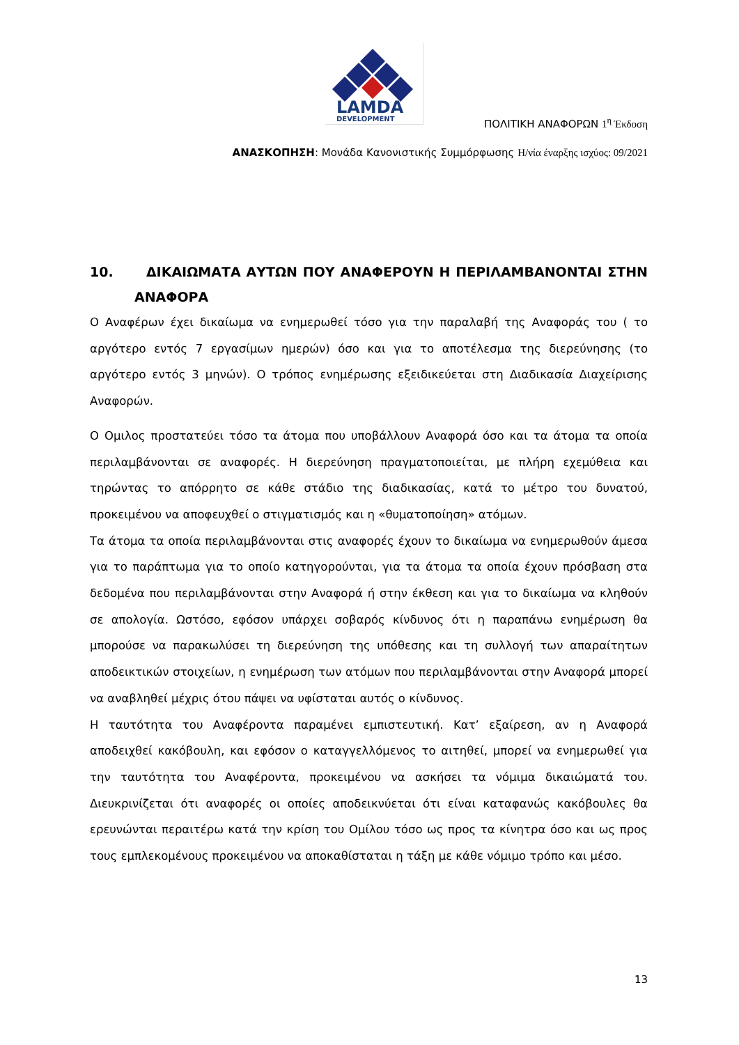LAMDA
DEVELOPMENT
ΠΟΛΙΤΙΚΗ ΑΝΑΦΟΡΩΝ 1<sup>η</sup> Έκδοση
ΑΝΑΣΚΟΠΗΣΗ: Μονάδα Κανονιστικής Συμμόρφωσης Η/νία έναρξης ισχύος: 09/2021
10. ΔΙΚΑΙΩΜΑΤΑ ΑΥΤΩΝ ΠΟΥ ΑΝΑΦΕΡΟΥΝ Η ΠΕΡΙΛΑΜΒΑΝΟΝΤΑΙ ΣΤΗΝ ΑΝΑΦΟΡΑ
Ο Αναφέρων έχει δικαίωμα να ενημερωθεί τόσο για την παραλαβή της Αναφοράς του ( το αργότερο εντός 7 εργασίμων ημερών) όσο και για το αποτέλεσμα της διερεύνησης (το αργότερο εντός 3 μηνών). Ο τρόπος ενημέρωσης εξειδικεύεται στη Διαδικασία Διαχείρισης Αναφορών.
Ο Ομιλος προστατεύει τόσο τα άτομα που υποβάλλουν Αναφορά όσο και τα άτομα τα οποία περιλαμβάνονται σε αναφορές. Η διερεύνηση πραγματοποιείται, με πλήρη εχεμύθεια και τηρώντας το απόρρητο σε κάθε στάδιο της διαδικασίας, κατά το μέτρο του δυνατού, προκειμένου να αποφευχθεί ο στιγματισμός και η «θυματοποίηση» ατόμων.
Τα άτομα τα οποία περιλαμβάνονται στις αναφορές έχουν το δικαίωμα να ενημερωθούν άμεσα για το παράπτωμα για το οποίο κατηγορούνται, για τα άτομα τα οποία έχουν πρόσβαση στα δεδομένα που περιλαμβάνονται στην Αναφορά ή στην έκθεση και για το δικαίωμα να κληθούν σε απολογία. Ωστόσο, εφόσον υπάρχει σοβαρός κίνδυνος ότι η παραπάνω ενημέρωση θα μπορούσε να παρακωλύσει τη διερεύνηση της υπόθεσης και τη συλλογή των απαραίτητων αποδεικτικών στοιχείων, η ενημέρωση των ατόμων που περιλαμβάνονται στην Αναφορά μπορεί να αναβληθεί μέχρις ότου πάψει να υφίσταται αυτός ο κίνδυνος.
Η ταυτότητα του Αναφέροντα παραμένει εμπιστευτική. Κατ’ εξαίρεση, αν η Αναφορά αποδειχθεί κακόβουλη, και εφόσον ο καταγγελλόμενος το αιτηθεί, μπορεί να ενημερωθεί για την ταυτότητα του Αναφέροντα, προκειμένου να ασκήσει τα νόμιμα δικαιώματά του. Διευκρινίζεται ότι αναφορές οι οποίες αποδεικνύεται ότι είναι καταφανώς κακόβουλες θα ερευνώνται περαιτέρω κατά την κρίση του Ομίλου τόσο ως προς τα κίνητρα όσο και ως προς τους εμπλεκομένους προκειμένου να αποκαθίσταται η τάξη με κάθε νόμιμο τρόπο και μέσο.
13